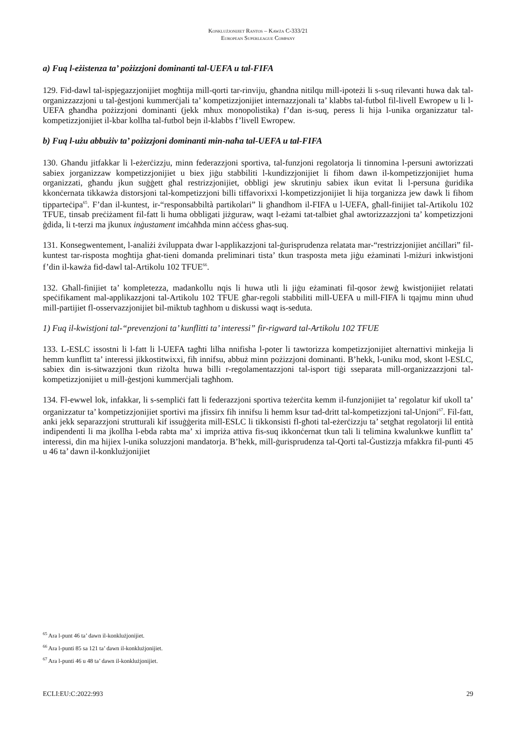Konklużjonijiet Rantos – Kawża C-333/21
European Superleague Company
a) Fuq l-eżistenza ta’ pożizzjoni dominanti tal-UEFA u tal-FIFA
129. Fid-dawl tal-ispjegazzjonijiet mogħtija mill-qorti tar-rinviju, għandna nitilqu mill-ipoteżi li s-suq rilevanti huwa dak tal-organizzazzjoni u tal-ġestjoni kummerċjali ta’ kompetizzjonijiet internazzjonali ta’ klabbs tal-futbol fil-livell Ewropew u li l-UEFA għandha pożizzjoni dominanti (jekk mhux monopolistika) f’dan is-suq, peress li hija l-unika organizzatur tal-kompetizzjonijiet il-kbar kollha tal-futbol bejn il-klabbs f’livell Ewropew.
b) Fuq l-użu abbużiv ta’ pożizzjoni dominanti min-naħa tal-UEFA u tal-FIFA
130. Għandu jitfakkar li l-eżerċizzju, minn federazzjoni sportiva, tal-funzjoni regolatorja li tinnomina l-persuni awtorizzati sabiex jorganizzaw kompetizzjonijiet u biex jiġu stabbiliti l-kundizzjonijiet li fihom dawn il-kompetizzjonijiet huma organizzati, għandu jkun suġġett għal restrizzjonijiet, obbligi jew skrutinju sabiex ikun evitat li l-persuna ġuridika kkonċernata tikkawża distorsjoni tal-kompetizzjoni billi tiffavorixxi l-kompetizzjonijiet li hija torganizza jew dawk li fihom tipparteċipa<sup>65</sup>. F’dan il-kuntest, ir-“responsabbiltà partikolari” li għandhom il-FIFA u l-UEFA, għall-finijiet tal-Artikolu 102 TFUE, tinsab preċiżament fil-fatt li huma obbligati jiżguraw, waqt l-eżami tat-talbiet għal awtorizzazzjoni ta’ kompetizzjoni ġdida, li t-terzi ma jkunux inġustament imċaħħda minn aċċess għas-suq.
131. Konsegwentement, l-analiżi żviluppata dwar l-applikazzjoni tal-ġurisprudenza relatata mar-“restrizzjonijiet anċillari” fil-kuntest tar-risposta mogħtija għat-tieni domanda preliminari tista’ tkun trasposta meta jiġu eżaminati l-miżuri inkwistjoni f’din il-kawża fid-dawl tal-Artikolu 102 TFUE<sup>66</sup>.
132. Għall-finijiet ta’ kompletezza, madankollu nqis li huwa utli li jiġu eżaminati fil-qosor żewġ kwistjonijiet relatati speċifikament mal-applikazzjoni tal-Artikolu 102 TFUE għar-regoli stabbiliti mill-UEFA u mill-FIFA li tqajmu minn uħud mill-partijiet fl-osservazzjonijiet bil-miktub tagħhom u diskussi waqt is-seduta.
1) Fuq il-kwistjoni tal-“prevenzjoni ta’ kunflitti ta’ interessi” fir-rigward tal-Artikolu 102 TFUE
133. L-ESLC issostni li l-fatt li l-UEFA tagħti lilha nnifisha l-poter li tawtorizza kompetizzjonijiet alternattivi minkejja li hemm kunflitt ta’ interessi jikkostitwixxi, fih innifsu, abbuż minn pożizzjoni dominanti. B’hekk, l-uniku mod, skont l-ESLC, sabiex din is-sitwazzjoni tkun riżolta huwa billi r-regolamentazzjoni tal-isport tiġi sseparata mill-organizzazzjoni tal-kompetizzjonijiet u mill-ġestjoni kummerċjali tagħhom.
134. Fl-ewwel lok, infakkar, li s-sempliċi fatt li federazzjoni sportiva teżerċita kemm il-funzjonijiet ta’ regolatur kif ukoll ta’ organizzatur ta’ kompetizzjonijiet sportivi ma jfissirx fih innifsu li hemm ksur tad-dritt tal-kompetizzjoni tal-Unjoni<sup>67</sup>. Fil-fatt, anki jekk separazzjoni strutturali kif issuġġerita mill-ESLC li tikkonsisti fl-għoti tal-eżerċizzju ta’ setgħat regolatorji lil entità indipendenti li ma jkollha l-ebda rabta ma’ xi impriża attiva fis-suq ikkonċernat tkun tali li telimina kwalunkwe kunflitt ta’ interessi, din ma hijiex l-unika soluzzjoni mandatorja. B’hekk, mill-ġurisprudenza tal-Qorti tal-Ġustizzja mfakkra fil-punti 45 u 46 ta’ dawn il-konklużjonijiet
<sup>65</sup> Ara l-punt 46 ta’ dawn il-konklużjonijiet.
<sup>66</sup> Ara l-punti 85 sa 121 ta’ dawn il-konklużjonijiet.
<sup>67</sup> Ara l-punti 46 u 48 ta’ dawn il-konklużjonijiet.
ECLI:EU:C:2022:993 29